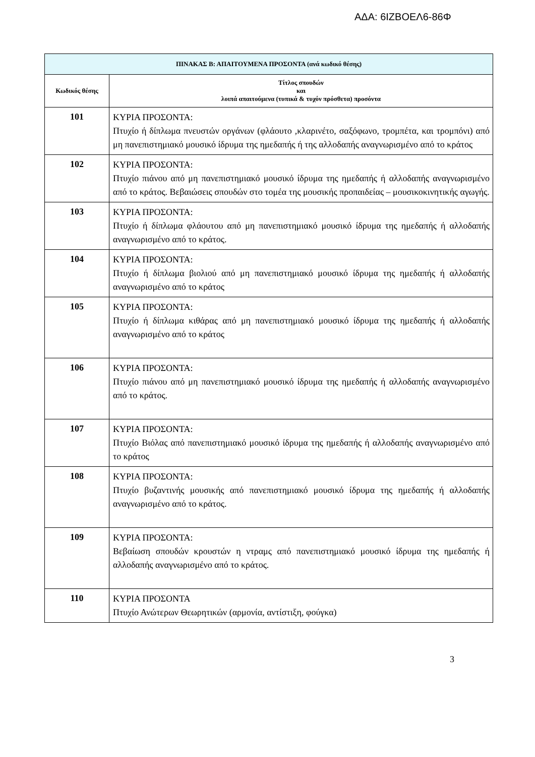ΑΔΑ: 6ΙΖΒΟΕΛ6-86Φ
| ΠΙΝΑΚΑΣ Β: ΑΠΑΙΤΟΥΜΕΝΑ ΠΡΟΣΟΝΤΑ (ανά κωδικό θέσης) | |
| --- | --- |
| Κωδικός θέσης | Τίτλος σπουδών και λοιπά απαιτούμενα (τυπικά & τυχόν πρόσθετα) προσόντα |
| 101 | ΚΥΡΙΑ ΠΡΟΣΟΝΤΑ: Πτυχίο ή δίπλωμα πνευστών οργάνων (φλάουτο ,κλαρινέτο, σαξόφωνο, τρομπέτα, και τρομπόνι) από μη πανεπιστημιακό μουσικό ίδρυμα της ημεδαπής ή της αλλοδαπής αναγνωρισμένο από το κράτος |
| 102 | ΚΥΡΙΑ ΠΡΟΣΟΝΤΑ: Πτυχίο πιάνου από μη πανεπιστημιακό μουσικό ίδρυμα της ημεδαπής ή αλλοδαπής αναγνωρισμένο από το κράτος. Βεβαιώσεις σπουδών στο τομέα της μουσικής προπαιδείας – μουσικοκινητικής αγωγής. |
| 103 | ΚΥΡΙΑ ΠΡΟΣΟΝΤΑ: Πτυχίο ή δίπλωμα φλάουτου από μη πανεπιστημιακό μουσικό ίδρυμα της ημεδαπής ή αλλοδαπής αναγνωρισμένο από το κράτος. |
| 104 | ΚΥΡΙΑ ΠΡΟΣΟΝΤΑ: Πτυχίο ή δίπλωμα βιολιού από μη πανεπιστημιακό μουσικό ίδρυμα της ημεδαπής ή αλλοδαπής αναγνωρισμένο από το κράτος |
| 105 | ΚΥΡΙΑ ΠΡΟΣΟΝΤΑ: Πτυχίο ή δίπλωμα κιθάρας από μη πανεπιστημιακό μουσικό ίδρυμα της ημεδαπής ή αλλοδαπής αναγνωρισμένο από το κράτος |
| 106 | ΚΥΡΙΑ ΠΡΟΣΟΝΤΑ: Πτυχίο πιάνου από μη πανεπιστημιακό μουσικό ίδρυμα της ημεδαπής ή αλλοδαπής αναγνωρισμένο από το κράτος. |
| 107 | ΚΥΡΙΑ ΠΡΟΣΟΝΤΑ: Πτυχίο Βιόλας από πανεπιστημιακό μουσικό ίδρυμα της ημεδαπής ή αλλοδαπής αναγνωρισμένο από το κράτος |
| 108 | ΚΥΡΙΑ ΠΡΟΣΟΝΤΑ: Πτυχίο βυζαντινής μουσικής από πανεπιστημιακό μουσικό ίδρυμα της ημεδαπής ή αλλοδαπής αναγνωρισμένο από το κράτος. |
| 109 | ΚΥΡΙΑ ΠΡΟΣΟΝΤΑ: Βεβαίωση σπουδών κρουστών η ντραμς από πανεπιστημιακό μουσικό ίδρυμα της ημεδαπής ή αλλοδαπής αναγνωρισμένο από το κράτος. |
| 110 | ΚΥΡΙΑ ΠΡΟΣΟΝΤΑ Πτυχίο Ανώτερων Θεωρητικών (αρμονία, αντίστιξη, φούγκα) |
3